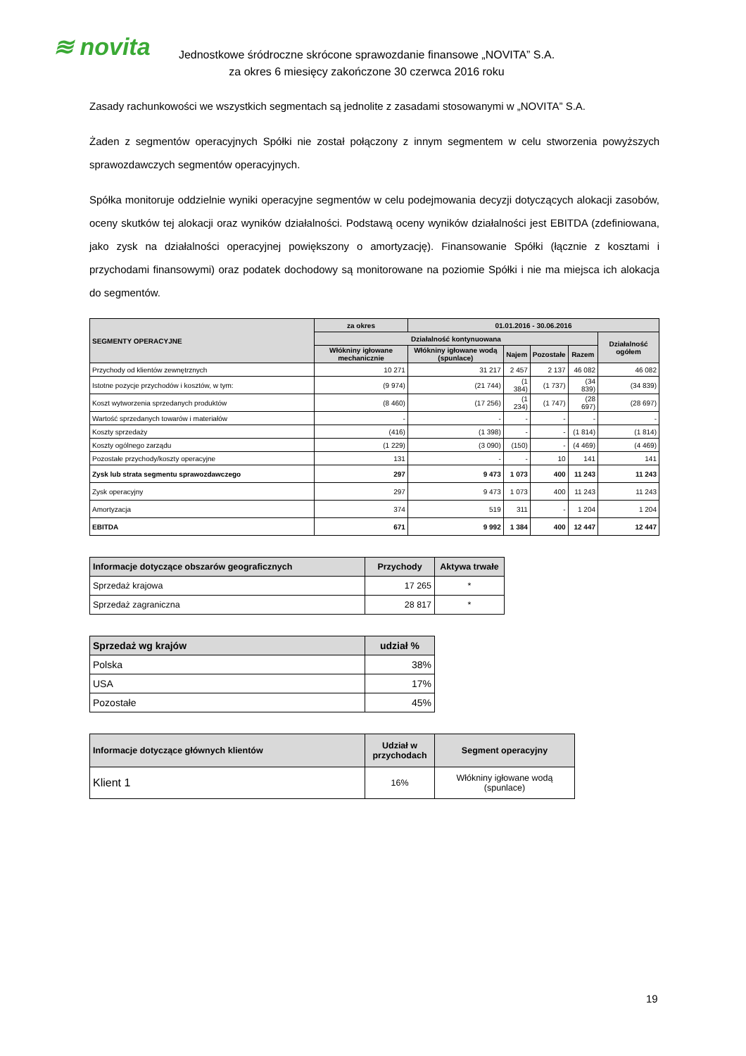≋ novita
Jednostkowe śródroczne skrócone sprawozdanie finansowe „NOVITA” S.A.
za okres 6 miesięcy zakończone 30 czerwca 2016 roku
Zasady rachunkowości we wszystkich segmentach są jednolite z zasadami stosowanymi w „NOVITA” S.A.
Żaden z segmentów operacyjnych Spółki nie został połączony z innym segmentem w celu stworzenia powyższych sprawozdawczych segmentów operacyjnych.
Spółka monitoruje oddzielnie wyniki operacyjne segmentów w celu podejmowania decyzji dotyczących alokacji zasobów, oceny skutków tej alokacji oraz wyników działalności. Podstawą oceny wyników działalności jest EBITDA (zdefiniowana, jako zysk na działalności operacyjnej powiększony o amortyzację). Finansowanie Spółki (łącznie z kosztami i przychodami finansowymi) oraz podatek dochodowy są monitorowane na poziomie Spółki i nie ma miejsca ich alokacja do segmentów.
| SEGMENTY OPERACYJNE | za okres | 01.01.2016 - 30.06.2016 | | | | |
| --- | --- | --- | --- | --- | --- | --- |
| | Działalność kontynuowana | | | | | Działalność ogółem |
| | Włókniny igłowane mechanicznie | Włókniny igłowane wodą (spunlace) | Najem | Pozostałe | Razem | |
| Przychody od klientów zewnętrznych | 10 271 | 31 217 | 2 457 | 2 137 | 46 082 | 46 082 |
| Istotne pozycje przychodów i kosztów, w tym: | (9 974) | (21 744) | (1 384) | (1 737) | (34 839) | (34 839) |
| Koszt wytworzenia sprzedanych produktów | (8 460) | (17 256) | (1 234) | (1 747) | (28 697) | (28 697) |
| Wartość sprzedanych towarów i materiałów | - | - | - | - | - | - |
| Koszty sprzedaży | (416) | (1 398) | - | - | (1 814) | (1 814) |
| Koszty ogólnego zarządu | (1 229) | (3 090) | (150) | - | (4 469) | (4 469) |
| Pozostałe przychody/koszty operacyjne | 131 | - | - | 10 | 141 | 141 |
| Zysk lub strata segmentu sprawozdawczego | 297 | 9 473 | 1 073 | 400 | 11 243 | 11 243 |
| Zysk operacyjny | 297 | 9 473 | 1 073 | 400 | 11 243 | 11 243 |
| Amortyzacja | 374 | 519 | 311 | - | 1 204 | 1 204 |
| EBITDA | 671 | 9 992 | 1 384 | 400 | 12 447 | 12 447 |
| Informacje dotyczące obszarów geograficznych | Przychody | Aktywa trwałe |
| --- | --- | --- |
| Sprzedaż krajowa | 17 265 | * |
| Sprzedaż zagraniczna | 28 817 | * |
| Sprzedaż wg krajów | udział % |
| --- | --- |
| Polska | 38% |
| USA | 17% |
| Pozostałe | 45% |
| Informacje dotyczące głównych klientów | Udział w przychodach | Segment operacyjny |
| --- | --- | --- |
| Klient 1 | 16% | Włókniny igłowane wodą (spunlace) |
19